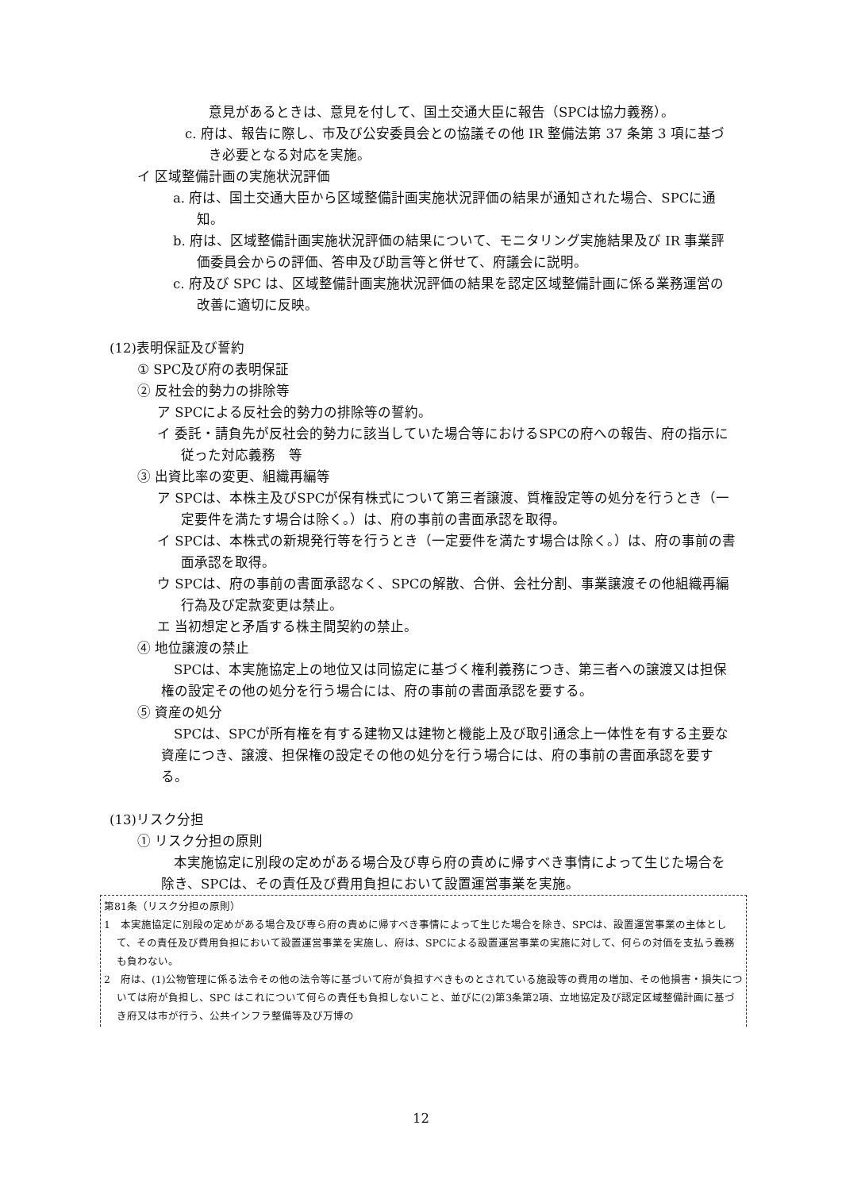意見があるときは、意見を付して、国土交通大臣に報告（SPCは協力義務）。
c. 府は、報告に際し、市及び公安委員会との協議その他 IR 整備法第 37 条第 3 項に基づき必要となる対応を実施。
イ 区域整備計画の実施状況評価
a. 府は、国土交通大臣から区域整備計画実施状況評価の結果が通知された場合、SPCに通知。
b. 府は、区域整備計画実施状況評価の結果について、モニタリング実施結果及び IR 事業評価委員会からの評価、答申及び助言等と併せて、府議会に説明。
c. 府及び SPC は、区域整備計画実施状況評価の結果を認定区域整備計画に係る業務運営の改善に適切に反映。
(12)表明保証及び誓約
① SPC及び府の表明保証
② 反社会的勢力の排除等
ア SPCによる反社会的勢力の排除等の誓約。
イ 委託・請負先が反社会的勢力に該当していた場合等におけるSPCの府への報告、府の指示に従った対応義務　等
③ 出資比率の変更、組織再編等
ア SPCは、本株主及びSPCが保有株式について第三者譲渡、質権設定等の処分を行うとき（一定要件を満たす場合は除く。）は、府の事前の書面承認を取得。
イ SPCは、本株式の新規発行等を行うとき（一定要件を満たす場合は除く。）は、府の事前の書面承認を取得。
ウ SPCは、府の事前の書面承認なく、SPCの解散、合併、会社分割、事業譲渡その他組織再編行為及び定款変更は禁止。
エ 当初想定と矛盾する株主間契約の禁止。
④ 地位譲渡の禁止
SPCは、本実施協定上の地位又は同協定に基づく権利義務につき、第三者への譲渡又は担保権の設定その他の処分を行う場合には、府の事前の書面承認を要する。
⑤ 資産の処分
SPCは、SPCが所有権を有する建物又は建物と機能上及び取引通念上一体性を有する主要な資産につき、譲渡、担保権の設定その他の処分を行う場合には、府の事前の書面承認を要する。
(13)リスク分担
① リスク分担の原則
本実施協定に別段の定めがある場合及び専ら府の責めに帰すべき事情によって生じた場合を除き、SPCは、その責任及び費用負担において設置運営事業を実施。
第81条（リスク分担の原則）
1　本実施協定に別段の定めがある場合及び専ら府の責めに帰すべき事情によって生じた場合を除き、SPCは、設置運営事業の主体として、その責任及び費用負担において設置運営事業を実施し、府は、SPCによる設置運営事業の実施に対して、何らの対価を支払う義務も負わない。
2　府は、(1)公物管理に係る法令その他の法令等に基づいて府が負担すべきものとされている施設等の費用の増加、その他損害・損失については府が負担し、SPC はこれについて何らの責任も負担しないこと、並びに(2)第3条第2項、立地協定及び認定区域整備計画に基づき府又は市が行う、公共インフラ整備等及び万博の
12